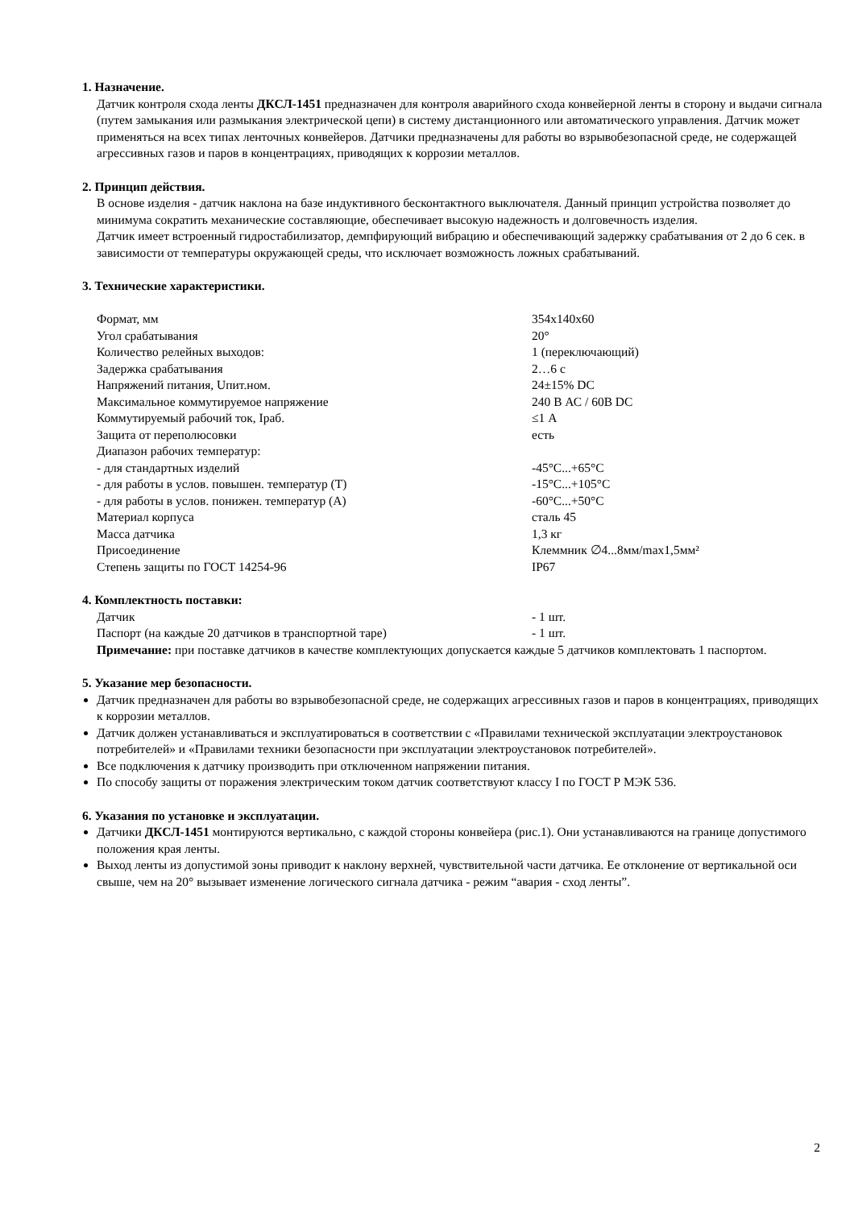1. Назначение.
Датчик контроля схода ленты ДКСЛ-1451 предназначен для контроля аварийного схода конвейерной ленты в сторону и выдачи сигнала (путем замыкания или размыкания электрической цепи) в систему дистанционного или автоматического управления. Датчик может применяться на всех типах ленточных конвейеров. Датчики предназначены для работы во взрывобезопасной среде, не содержащей агрессивных газов и паров в концентрациях, приводящих к коррозии металлов.
2. Принцип действия.
В основе изделия - датчик наклона на базе индуктивного бесконтактного выключателя. Данный принцип устройства позволяет до минимума сократить механические составляющие, обеспечивает высокую надежность и долговечность изделия.
Датчик имеет встроенный гидростабилизатор, демпфирующий вибрацию и обеспечивающий задержку срабатывания от 2 до 6 сек. в зависимости от температуры окружающей среды, что исключает возможность ложных срабатываний.
3. Технические характеристики.
| Формат, мм | 354х140х60 |
| Угол срабатывания | 20° |
| Количество релейных выходов: | 1 (переключающий) |
| Задержка срабатывания | 2…6 с |
| Напряжений питания, Uпит.ном. | 24±15% DC |
| Максимальное коммутируемое напряжение | 240 В АС / 60В DC |
| Коммутируемый рабочий ток, Iраб. | ≤1 А |
| Защита от переполюсовки | есть |
| Диапазон рабочих температур: | |
| - для стандартных изделий | -45°С...+65°С |
| - для работы в услов. повышен. температур (Т) | -15°С...+105°С |
| - для работы в услов. понижен. температур (А) | -60°С...+50°С |
| Материал корпуса | сталь 45 |
| Масса датчика | 1,3 кг |
| Присоединение | Клеммник ∅4...8мм/max1,5мм² |
| Степень защиты по ГОСТ 14254-96 | IP67 |
4. Комплектность поставки:
| Датчик | - 1 шт. |
| Паспорт (на каждые 20 датчиков в транспортной таре) | - 1 шт. |
Примечание: при поставке датчиков в качестве комплектующих допускается каждые 5 датчиков комплектовать 1 паспортом.
5. Указание мер безопасности.
Датчик предназначен для работы во взрывобезопасной среде, не содержащих агрессивных газов и паров в концентрациях, приводящих к коррозии металлов.
Датчик должен устанавливаться и эксплуатироваться в соответствии с «Правилами технической эксплуатации электроустановок потребителей» и «Правилами техники безопасности при эксплуатации электроустановок потребителей».
Все подключения к датчику производить при отключенном напряжении питания.
По способу защиты от поражения электрическим током датчик соответствуют классу I по ГОСТ Р МЭК 536.
6. Указания по установке и эксплуатации.
Датчики ДКСЛ-1451 монтируются вертикально, с каждой стороны конвейера (рис.1). Они устанавливаются на границе допустимого положения края ленты.
Выход ленты из допустимой зоны приводит к наклону верхней, чувствительной части датчика. Ее отклонение от вертикальной оси свыше, чем на 20° вызывает изменение логического сигнала датчика - режим “авария - сход ленты”.
2